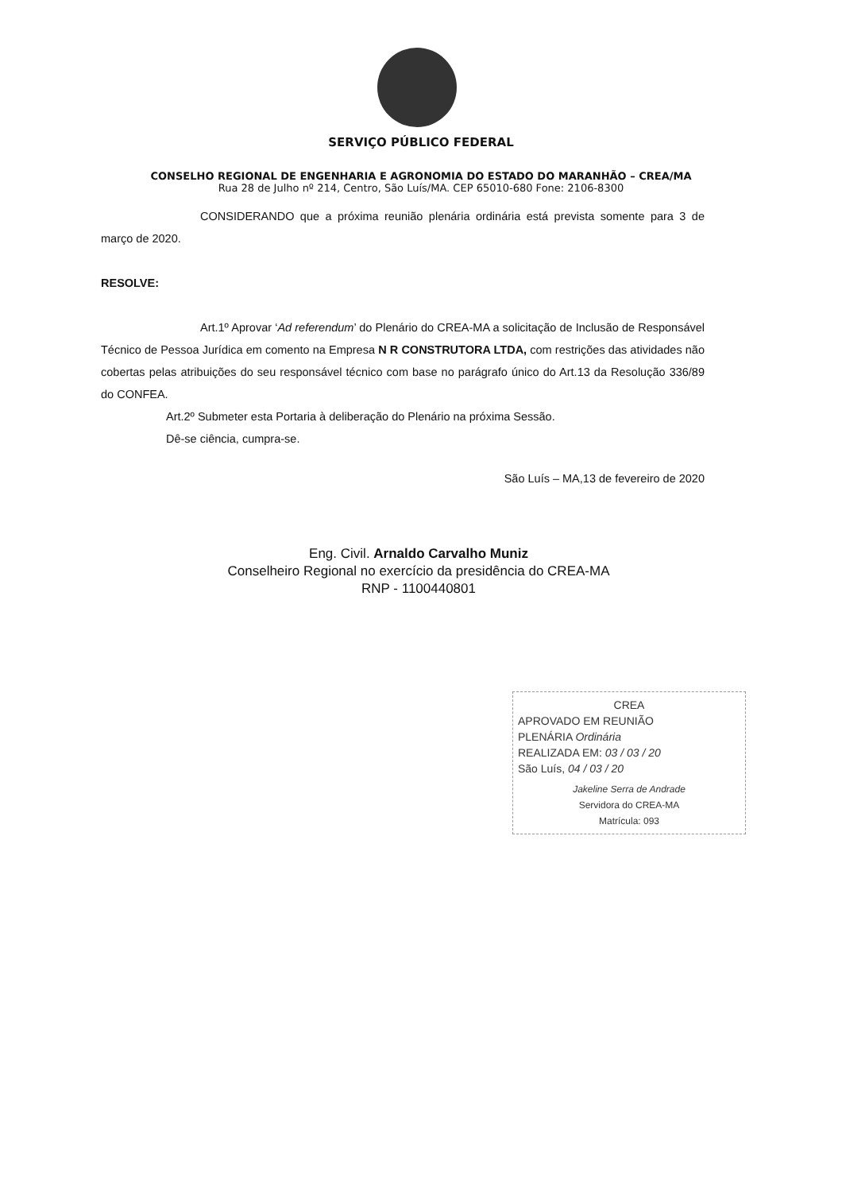SERVIÇO PÚBLICO FEDERAL
CONSELHO REGIONAL DE ENGENHARIA E AGRONOMIA DO ESTADO DO MARANHÃO – CREA/MA
Rua 28 de Julho nº 214, Centro, São Luís/MA. CEP 65010-680 Fone: 2106-8300
CONSIDERANDO que a próxima reunião plenária ordinária está prevista somente para 3 de março de 2020.
RESOLVE:
Art.1º Aprovar ‘Ad referendum’ do Plenário do CREA-MA a solicitação de Inclusão de Responsável Técnico de Pessoa Jurídica em comento na Empresa N R CONSTRUTORA LTDA, com restrições das atividades não cobertas pelas atribuições do seu responsável técnico com base no parágrafo único do Art.13 da Resolução 336/89 do CONFEA.
Art.2º Submeter esta Portaria à deliberação do Plenário na próxima Sessão.
Dê-se ciência, cumpra-se.
São Luís – MA,13 de fevereiro de 2020
Eng. Civil. Arnaldo Carvalho Muniz
Conselheiro Regional no exercício da presidência do CREA-MA
RNP - 1100440801
CREA
APROVADO EM REUNIÃO
PLENÁRIA Ordinária
REALIZADA EM: 03 / 03 / 20
São Luís, 04 / 03 / 20
Jakeline Serra de Andrade
Servidora do CREA-MA
Matrícula: 093